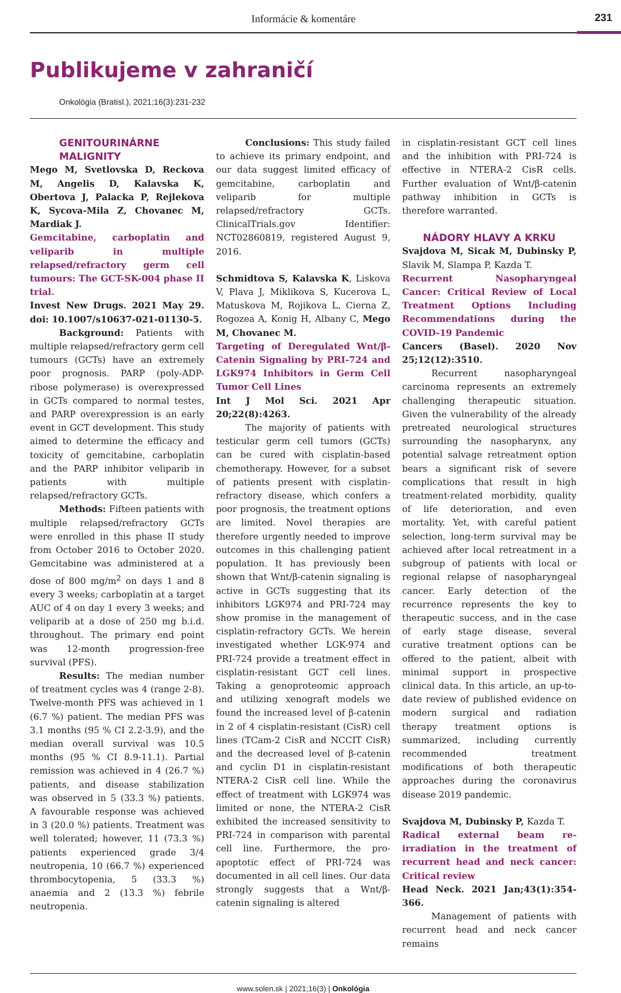Informácie & komentáre
231
Publikujeme v zahraničí
Onkológia (Bratisl.), 2021;16(3):231-232
GENITOURINÁRNE MALIGNITY
Mego M, Svetlovska D, Reckova M, Angelis D, Kalavska K, Obertova J, Palacka P, Rejlekova K, Sycova-Mila Z, Chovanec M, Mardiak J.
Gemcitabine, carboplatin and veliparib in multiple relapsed/refractory germ cell tumours: The GCT-SK-004 phase II trial.
Invest New Drugs. 2021 May 29. doi: 10.1007/s10637-021-01130-5.
Background: Patients with multiple relapsed/refractory germ cell tumours (GCTs) have an extremely poor prognosis. PARP (poly-ADP-ribose polymerase) is overexpressed in GCTs compared to normal testes, and PARP overexpression is an early event in GCT development. This study aimed to determine the efficacy and toxicity of gemcitabine, carboplatin and the PARP inhibitor veliparib in patients with multiple relapsed/refractory GCTs.
Methods: Fifteen patients with multiple relapsed/refractory GCTs were enrolled in this phase II study from October 2016 to October 2020. Gemcitabine was administered at a dose of 800 mg/m<sup>2</sup> on days 1 and 8 every 3 weeks; carboplatin at a target AUC of 4 on day 1 every 3 weeks; and veliparib at a dose of 250 mg b.i.d. throughout. The primary end point was 12-month progression-free survival (PFS).
Results: The median number of treatment cycles was 4 (range 2-8). Twelve-month PFS was achieved in 1 (6.7 %) patient. The median PFS was 3.1 months (95 % CI 2.2-3.9), and the median overall survival was 10.5 months (95 % CI 8.9-11.1). Partial remission was achieved in 4 (26.7 %) patients, and disease stabilization was observed in 5 (33.3 %) patients. A favourable response was achieved in 3 (20.0 %) patients. Treatment was well tolerated; however, 11 (73.3 %) patients experienced grade 3/4 neutropenia, 10 (66.7 %) experienced thrombocytopenia, 5 (33.3 %) anaemia and 2 (13.3 %) febrile neutropenia.
Conclusions: This study failed to achieve its primary endpoint, and our data suggest limited efficacy of gemcitabine, carboplatin and veliparib for multiple relapsed/refractory GCTs. ClinicalTrials.gov Identifier: NCT02860819, registered August 9, 2016.
Schmidtova S, Kalavska K, Liskova V, Plava J, Miklikova S, Kucerova L, Matuskova M, Rojikova L, Cierna Z, Rogozea A, Konig H, Albany C, Mego M, Chovanec M.
Targeting of Deregulated Wnt/β-Catenin Signaling by PRI-724 and LGK974 Inhibitors in Germ Cell Tumor Cell Lines
Int J Mol Sci. 2021 Apr 20;22(8):4263.
The majority of patients with testicular germ cell tumors (GCTs) can be cured with cisplatin-based chemotherapy. However, for a subset of patients present with cisplatin-refractory disease, which confers a poor prognosis, the treatment options are limited. Novel therapies are therefore urgently needed to improve outcomes in this challenging patient population. It has previously been shown that Wnt/β-catenin signaling is active in GCTs suggesting that its inhibitors LGK974 and PRI-724 may show promise in the management of cisplatin-refractory GCTs. We herein investigated whether LGK-974 and PRI-724 provide a treatment effect in cisplatin-resistant GCT cell lines. Taking a genoproteomic approach and utilizing xenograft models we found the increased level of β-catenin in 2 of 4 cisplatin-resistant (CisR) cell lines (TCam-2 CisR and NCCIT CisR) and the decreased level of β-catenin and cyclin D1 in cisplatin-resistant NTERA-2 CisR cell line. While the effect of treatment with LGK974 was limited or none, the NTERA-2 CisR exhibited the increased sensitivity to PRI-724 in comparison with parental cell line. Furthermore, the pro-apoptotic effect of PRI-724 was documented in all cell lines. Our data strongly suggests that a Wnt/β-catenin signaling is altered
in cisplatin-resistant GCT cell lines and the inhibition with PRI-724 is effective in NTERA-2 CisR cells. Further evaluation of Wnt/β-catenin pathway inhibition in GCTs is therefore warranted.
NÁDORY HLAVY A KRKU
Svajdova M, Sicak M, Dubinsky P, Slavik M, Slampa P, Kazda T.
Recurrent Nasopharyngeal Cancer: Critical Review of Local Treatment Options Including Recommendations during the COVID-19 Pandemic
Cancers (Basel). 2020 Nov 25;12(12):3510.
Recurrent nasopharyngeal carcinoma represents an extremely challenging therapeutic situation. Given the vulnerability of the already pretreated neurological structures surrounding the nasopharynx, any potential salvage retreatment option bears a significant risk of severe complications that result in high treatment-related morbidity, quality of life deterioration, and even mortality. Yet, with careful patient selection, long-term survival may be achieved after local retreatment in a subgroup of patients with local or regional relapse of nasopharyngeal cancer. Early detection of the recurrence represents the key to therapeutic success, and in the case of early stage disease, several curative treatment options can be offered to the patient, albeit with minimal support in prospective clinical data. In this article, an up-to-date review of published evidence on modern surgical and radiation therapy treatment options is summarized, including currently recommended treatment modifications of both therapeutic approaches during the coronavirus disease 2019 pandemic.
Svajdova M, Dubinsky P, Kazda T.
Radical external beam re-irradiation in the treatment of recurrent head and neck cancer: Critical review
Head Neck. 2021 Jan;43(1):354-366.
Management of patients with recurrent head and neck cancer remains
www.solen.sk | 2021;16(3) | Onkológia